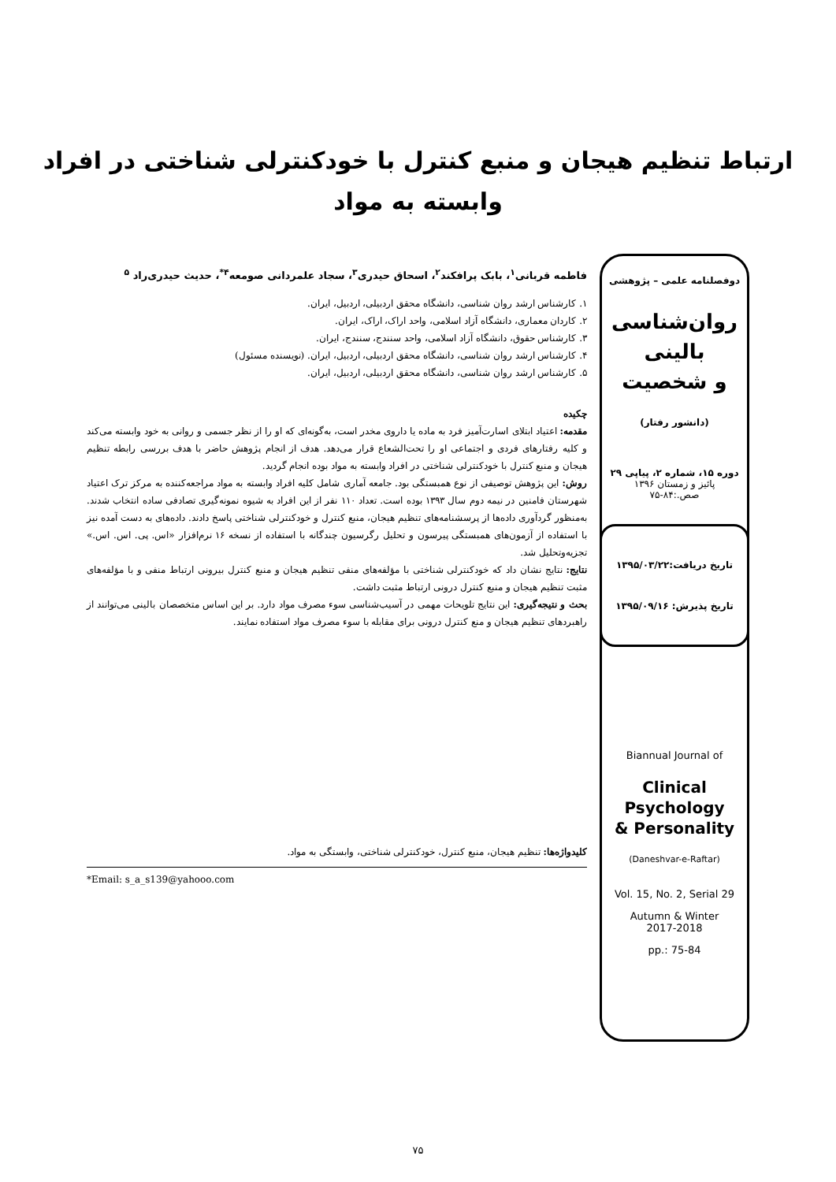ارتباط تنظیم هیجان و منبع کنترل با خودکنترلی شناختی در افراد
وابسته به مواد
دوفصلنامه علمی – پژوهشی
روان‌شناسی
بالینی
و شخصیت
(دانشور رفتار)
دوره ۱۵، شماره ۲، پیاپی ۲۹
پائیز و زمستان ۱۳۹۶
صص.:۸۴-۷۵
تاریخ دریافت:۱۳۹۵/۰۳/۲۲
تاریخ پذیرش: ۱۳۹۵/۰۹/۱۶
Biannual Journal of
Clinical
Psychology
& Personality
(Daneshvar-e-Raftar)
Vol. 15, No. 2, Serial 29
Autumn & Winter
2017-2018
pp.: 75-84
فاطمه قربانی<sup>۱</sup>، بابک پرافکند<sup>۲</sup>، اسحاق حیدری<sup>۳</sup>، سجاد علمردانی صومعه<sup>۴*</sup>، حدیث حیدری‌راد <sup>۵</sup>
۱. کارشناس ارشد روان شناسی، دانشگاه محقق اردبیلی، اردبیل، ایران.
۲. کاردان معماری، دانشگاه آزاد اسلامی، واحد اراک، اراک، ایران.
۳. کارشناس حقوق، دانشگاه آزاد اسلامی، واحد سنندج، سنندج، ایران.
۴. کارشناس ارشد روان شناسی، دانشگاه محقق اردبیلی، اردبیل، ایران. (نویسنده مسئول)
۵. کارشناس ارشد روان شناسی، دانشگاه محقق اردبیلی، اردبیل، ایران.
چکیده
مقدمه: اعتیاد ابتلای اسارت‌آمیز فرد به ماده یا داروی مخدر است، به‌گونه‌ای که او را از نظر جسمی و روانی به خود وابسته می‌کند و کلیه رفتارهای فردی و اجتماعی او را تحت‌الشعاع قرار می‌دهد. هدف از انجام پژوهش حاضر با هدف بررسی رابطه تنظیم هیجان و منبع کنترل با خودکنترلی شناختی در افراد وابسته به مواد بوده انجام گردید.
روش: این پژوهش توصیفی از نوع همبستگی بود. جامعه آماری شامل کلیه افراد وابسته به مواد مراجعه‌کننده به مرکز ترک اعتیاد شهرستان فامنین در نیمه دوم سال ۱۳۹۳ بوده است. تعداد ۱۱۰ نفر از این افراد به شیوه نمونه‌گیری تصادفی ساده انتخاب شدند. به‌منظور گردآوری داده‌ها از پرسشنامه‌های تنظیم هیجان، منبع کنترل و خودکنترلی شناختی پاسخ دادند. داده‌های به دست آمده نیز با استفاده از آزمون‌های همبستگی پیرسون و تحلیل رگرسیون چندگانه با استفاده از نسخه ۱۶ نرم‌افزار «اس. پی. اس. اس.» تجزیه‌وتحلیل شد.
نتایج: نتایج نشان داد که خودکنترلی شناختی با مؤلفه‌های منفی تنظیم هیجان و منبع کنترل بیرونی ارتباط منفی و با مؤلفه‌های مثبت تنظیم هیجان و منبع کنترل درونی ارتباط مثبت داشت.
بحث و نتیجه‌گیری: این نتایج تلویحات مهمی در آسیب‌شناسی سوء مصرف مواد دارد. بر این اساس متخصصان بالینی می‌توانند از راهبردهای تنظیم هیجان و منع کنترل درونی برای مقابله با سوء مصرف مواد استفاده نمایند.
کلیدواژه‌ها: تنظیم هیجان، منبع کنترل، خودکنترلی شناختی، وابستگی به مواد.
*Email: s_a_s139@yahooo.com
۷۵